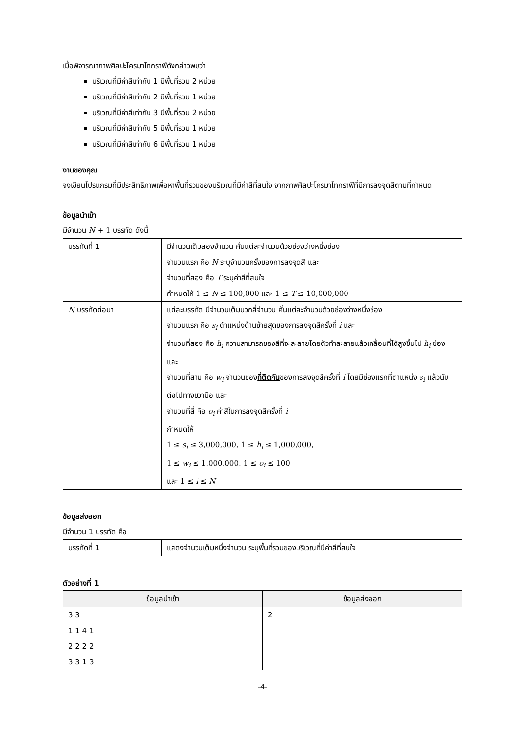เมื่อพิจารณาภาพศิลปะโครมาโทกราฟีดังกล่าวพบว่า
บริเวณที่มีค่าสีเท่ากับ 1 มีพื้นที่รวม 2 หน่วย
บริเวณที่มีค่าสีเท่ากับ 2 มีพื้นที่รวม 1 หน่วย
บริเวณที่มีค่าสีเท่ากับ 3 มีพื้นที่รวม 2 หน่วย
บริเวณที่มีค่าสีเท่ากับ 5 มีพื้นที่รวม 1 หน่วย
บริเวณที่มีค่าสีเท่ากับ 6 มีพื้นที่รวม 1 หน่วย
งานของคุณ
จงเขียนโปรแกรมที่มีประสิทธิภาพเพื่อหาพื้นที่รวมของบริเวณที่มีค่าสีที่สนใจ จากภาพศิลปะโครมาโทกราฟีที่มีการลงจุดสีตามที่กำหนด
ข้อมูลนำเข้า
มีจำนวน N + 1 บรรทัด ดังนี้
| บรรทัดที่ 1 | มีจำนวนเต็มสองจำนวน คั่นแต่ละจำนวนด้วยช่องว่างหนึ่งช่อง จำนวนแรก คือ N ระบุจำนวนครั้งของการลงจุดสี และ จำนวนที่สอง คือ T ระบุค่าสีที่สนใจ กำหนดให้ 1 ≤ N ≤ 100,000 และ 1 ≤ T ≤ 10,000,000 |
| N บรรทัดต่อมา | แต่ละบรรทัด มีจำนวนเต็มบวกสี่จำนวน คั่นแต่ละจำนวนด้วยช่องว่างหนึ่งช่อง จำนวนแรก คือ s<sub>i</sub> ตำแหน่งด้านซ้ายสุดของการลงจุดสีครั้งที่ i และ จำนวนที่สอง คือ h<sub>i</sub> ความสามารถของสีที่จะละลายโดยตัวทำละลายแล้วเคลื่อนที่ได้สูงขึ้นไป h<sub>i</sub> ช่อง และ จำนวนที่สาม คือ w<sub>i</sub> จำนวนช่อง ที่ติดกัน ของการลงจุดสีครั้งที่ i โดยมีช่องแรกที่ตำแหน่ง s<sub>i</sub> แล้วนับต่อไปทางขวามือ และ จำนวนที่สี่ คือ o<sub>i</sub> ค่าสีในการลงจุดสีครั้งที่ i กำหนดให้ 1 ≤ s<sub>i</sub> ≤ 3,000,000, 1 ≤ h<sub>i</sub> ≤ 1,000,000, 1 ≤ w<sub>i</sub> ≤ 1,000,000, 1 ≤ o<sub>i</sub> ≤ 100 และ 1 ≤ i ≤ N |
ข้อมูลส่งออก
มีจำนวน 1 บรรทัด คือ
| บรรทัดที่ 1 | แสดงจำนวนเต็มหนึ่งจำนวน ระบุพื้นที่รวมของบริเวณที่มีค่าสีที่สนใจ |
ตัวอย่างที่ 1
| ข้อมูลนำเข้า | ข้อมูลส่งออก |
| --- | --- |
| 3 3 1 1 4 1 2 2 2 2 3 3 1 3 | 2 |
-4-